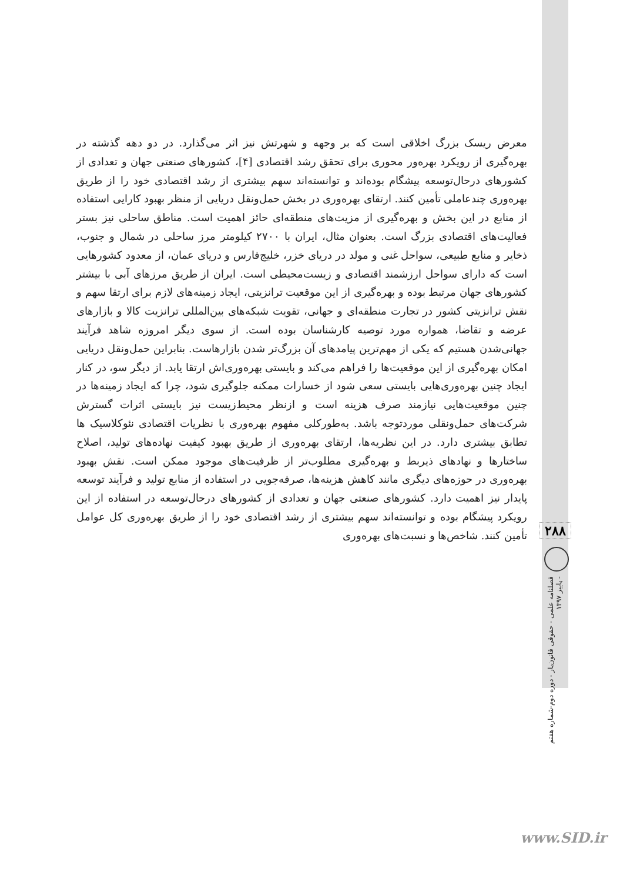معرض ریسک بزرگ اخلاقی است که بر وجهه و شهرتش نیز اثر می‌گذارد. در دو دهه گذشته در بهره‌گیری از رویکرد بهره‌ور محوری برای تحقق رشد اقتصادی [۴]، کشورهای صنعتی جهان و تعدادی از کشورهای درحال‌توسعه پیشگام بوده‌اند و توانسته‌اند سهم بیشتری از رشد اقتصادی خود را از طریق بهره‌وری چندعاملی تأمین کنند. ارتقای بهره‌وری در بخش حمل‌ونقل دریایی از منظر بهبود کارایی استفاده از منابع در این بخش و بهره‌گیری از مزیت‌های منطقه‌ای حائز اهمیت است. مناطق ساحلی نیز بستر فعالیت‌های اقتصادی بزرگ است. بعنوان مثال، ایران با ۲۷۰۰ کیلومتر مرز ساحلی در شمال و جنوب، ذخایر و منابع طبیعی، سواحل غنی و مولد در دریای خزر، خلیج‌فارس و دریای عمان، از معدود کشورهایی است که دارای سواحل ارزشمند اقتصادی و زیست‌محیطی است. ایران از طریق مرزهای آبی با بیشتر کشورهای جهان مرتبط بوده و بهره‌گیری از این موقعیت ترانزیتی، ایجاد زمینه‌های لازم برای ارتقا سهم و نقش ترانزیتی کشور در تجارت منطقه‌ای و جهانی، تقویت شبکه‌های بین‌المللی ترانزیت کالا و بازارهای عرضه و تقاضا، همواره مورد توصیه کارشناسان بوده است. از سوی دیگر امروزه شاهد فرآیند جهانی‌شدن هستیم که یکی از مهم‌ترین پیامدهای آن بزرگ‌تر شدن بازارهاست. بنابراین حمل‌ونقل دریایی امکان بهره‌گیری از این موقعیت‌ها را فراهم می‌کند و بایستی بهره‌وری‌اش ارتقا یابد. از دیگر سو، در کنار ایجاد چنین بهره‌وری‌هایی بایستی سعی شود از خسارات ممکنه جلوگیری شود، چرا که ایجاد زمینه‌ها در چنین موقعیت‌هایی نیازمند صرف هزینه است و ازنظر محیط‌زیست نیز بایستی اثرات گسترش شرکت‌های حمل‌ونقلی موردتوجه باشد. به‌طورکلی مفهوم بهره‌وری با نظریات اقتصادی نئوکلاسیک ها تطابق بیشتری دارد. در این نظریه‌ها، ارتقای بهره‌وری از طریق بهبود کیفیت نهاده‌های تولید، اصلاح ساختارها و نهادهای ذیربط و بهره‌گیری مطلوب‌تر از ظرفیت‌های موجود ممکن است. نقش بهبود بهره‌وری در حوزه‌های دیگری مانند کاهش هزینه‌ها، صرفه‌جویی در استفاده از منابع تولید و فرآیند توسعه پایدار نیز اهمیت دارد. کشورهای صنعتی جهان و تعدادی از کشورهای درحال‌توسعه در استفاده از این رویکرد پیشگام بوده و توانسته‌اند سهم بیشتری از رشد اقتصادی خود را از طریق بهره‌وری کل عوامل تأمین کنند. شاخص‌ها و نسبت‌های بهره‌وری
۲۸۸
فصلنامه علمی - حقوقی قانون‌یار - دوره دوم-شماره هفتم - پاییز ۱۳۹۷
www.SID.ir